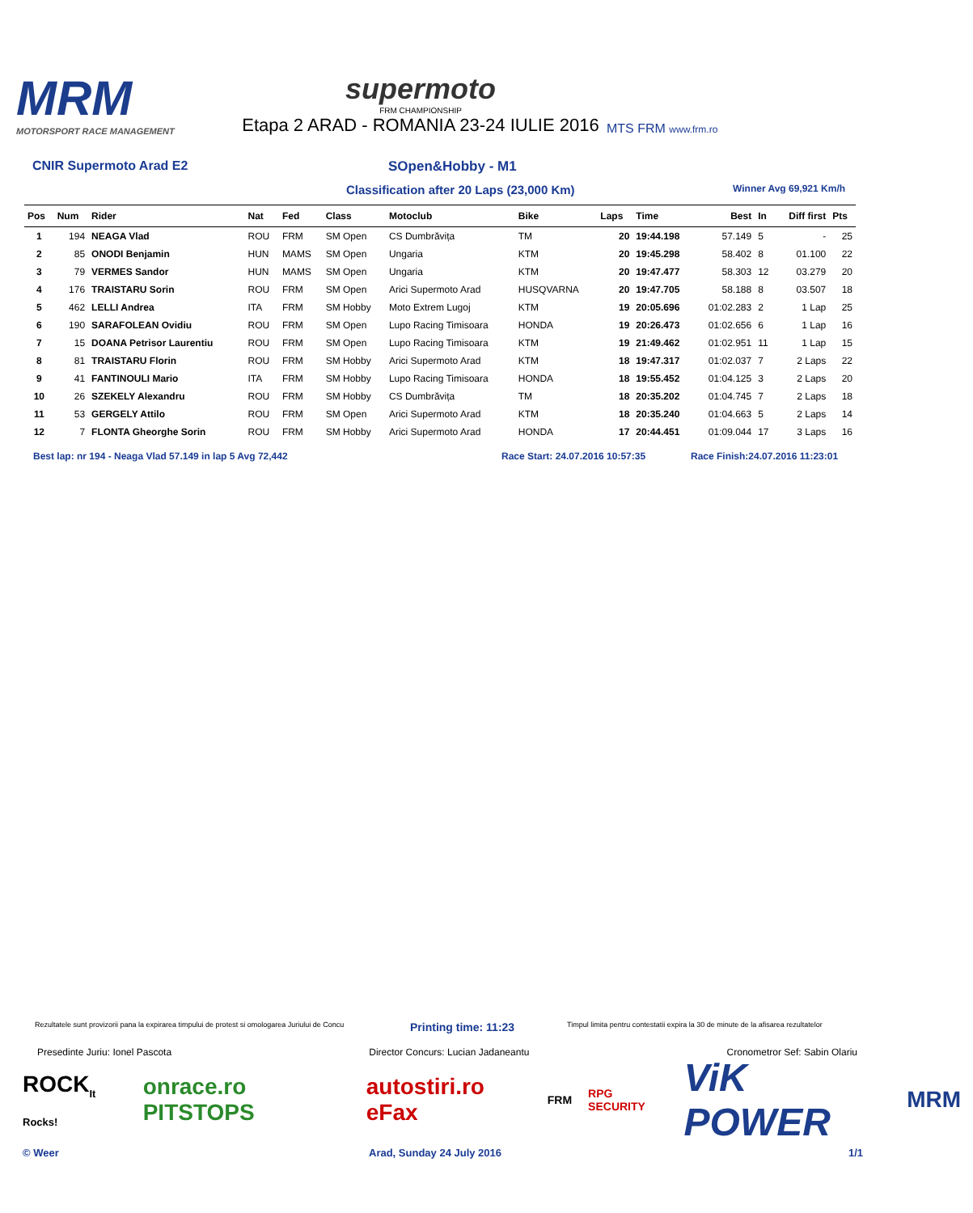MRM
MOTORSPORT RACE MANAGEMENT
supermoto
FRM CHAMPIONSHIP
Etapa 2 ARAD - ROMANIA 23-24 IULIE 2016
MTS FRM www.frm.ro
CNIR Supermoto Arad E2 SOpen&Hobby - M1
Classification after 20 Laps (23,000 Km) Winner Avg 69,921 Km/h
| Pos | Num | Rider | Nat | Fed | Class | Motoclub | Bike | Laps | Time | Best | In | Diff first | Pts |
| --- | --- | --- | --- | --- | --- | --- | --- | --- | --- | --- | --- | --- | --- |
| 1 | 194 | NEAGA Vlad | ROU | FRM | SM Open | CS Dumbrăvița | TM | 20 | 19:44.198 | 57.149 | 5 | - | 25 |
| 2 | 85 | ONODI Benjamin | HUN | MAMS | SM Open | Ungaria | KTM | 20 | 19:45.298 | 58.402 | 8 | 01.100 | 22 |
| 3 | 79 | VERMES Sandor | HUN | MAMS | SM Open | Ungaria | KTM | 20 | 19:47.477 | 58.303 | 12 | 03.279 | 20 |
| 4 | 176 | TRAISTARU Sorin | ROU | FRM | SM Open | Arici Supermoto Arad | HUSQVARNA | 20 | 19:47.705 | 58.188 | 8 | 03.507 | 18 |
| 5 | 462 | LELLI Andrea | ITA | FRM | SM Hobby | Moto Extrem Lugoj | KTM | 19 | 20:05.696 | 01:02.283 | 2 | 1 Lap | 25 |
| 6 | 190 | SARAFOLEAN Ovidiu | ROU | FRM | SM Open | Lupo Racing Timisoara | HONDA | 19 | 20:26.473 | 01:02.656 | 6 | 1 Lap | 16 |
| 7 | 15 | DOANA Petrisor Laurentiu | ROU | FRM | SM Open | Lupo Racing Timisoara | KTM | 19 | 21:49.462 | 01:02.951 | 11 | 1 Lap | 15 |
| 8 | 81 | TRAISTARU Florin | ROU | FRM | SM Hobby | Arici Supermoto Arad | KTM | 18 | 19:47.317 | 01:02.037 | 7 | 2 Laps | 22 |
| 9 | 41 | FANTINOULI Mario | ITA | FRM | SM Hobby | Lupo Racing Timisoara | HONDA | 18 | 19:55.452 | 01:04.125 | 3 | 2 Laps | 20 |
| 10 | 26 | SZEKELY Alexandru | ROU | FRM | SM Hobby | CS Dumbrăvița | TM | 18 | 20:35.202 | 01:04.745 | 7 | 2 Laps | 18 |
| 11 | 53 | GERGELY Attilo | ROU | FRM | SM Open | Arici Supermoto Arad | KTM | 18 | 20:35.240 | 01:04.663 | 5 | 2 Laps | 14 |
| 12 | 7 | FLONTA Gheorghe Sorin | ROU | FRM | SM Hobby | Arici Supermoto Arad | HONDA | 17 | 20:44.451 | 01:09.044 | 17 | 3 Laps | 16 |
Best lap: nr 194 - Neaga Vlad 57.149 in lap 5 Avg 72,442 Race Start: 24.07.2016 10:57:35 Race Finish:24.07.2016 11:23:01
Rezultatele sunt provizorii pana la expirarea timpului de protest si omologarea Juriului de Concu Printing time: 11:23 Timpul limita pentru contestatii expira la 30 de minute de la afisarea rezultatelor
Presedinte Juriu: Ionel Pascota Director Concurs: Lucian Jadaneantu Cronometror Sef: Sabin Olariu
ROCK<sub>It Rocks!</sub> onrace.ro PITSTOPS autostiri.ro eFax FRM RPG SECURITY ViK POWER MRM
© Weer Arad, Sunday 24 July 2016 1/1